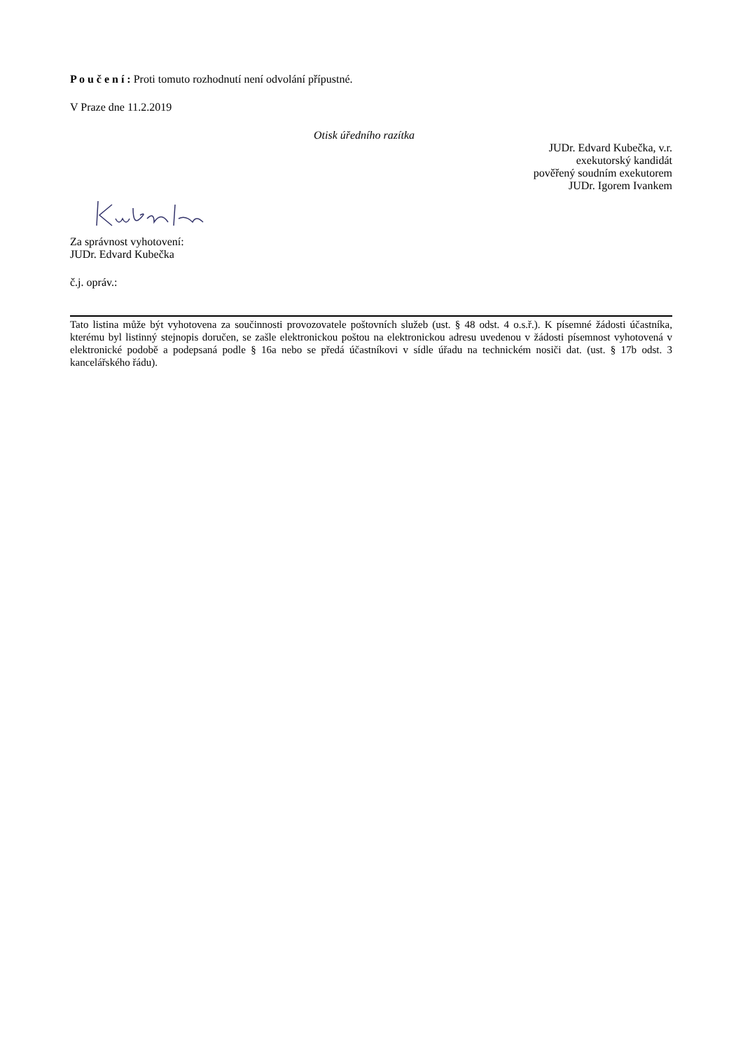P o u č e n í : Proti tomuto rozhodnutí není odvolání přípustné.
V Praze dne 11.2.2019
Otisk úředního razítka
JUDr. Edvard Kubečka, v.r.
exekutorský kandidát
pověřený soudním exekutorem
JUDr. Igorem Ivankem
Za správnost vyhotovení:
JUDr. Edvard Kubečka
č.j. opráv.:
Tato listina může být vyhotovena za součinnosti provozovatele poštovních služeb (ust. § 48 odst. 4 o.s.ř.). K písemné žádosti účastníka, kterému byl listinný stejnopis doručen, se zašle elektronickou poštou na elektronickou adresu uvedenou v žádosti písemnost vyhotovená v elektronické podobě a podepsaná podle § 16a nebo se předá účastníkovi v sídle úřadu na technickém nosiči dat. (ust. § 17b odst. 3 kancelářského řádu).